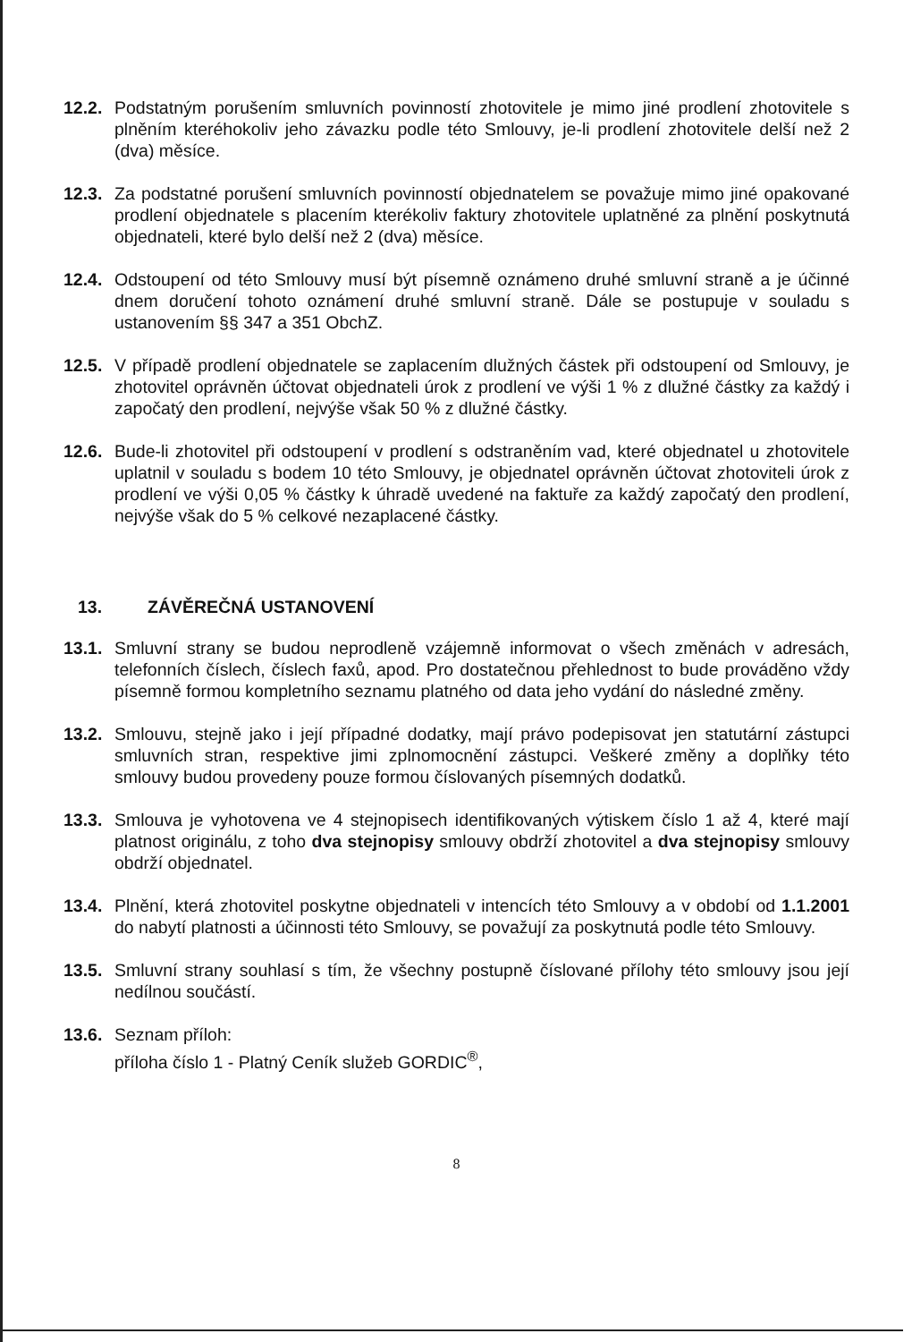12.2.
Podstatným porušením smluvních povinností zhotovitele je mimo jiné prodlení zhotovitele s plněním kteréhokoliv jeho závazku podle této Smlouvy, je-li prodlení zhotovitele delší než 2 (dva) měsíce.
12.3.
Za podstatné porušení smluvních povinností objednatelem se považuje mimo jiné opakované prodlení objednatele s placením kterékoliv faktury zhotovitele uplatněné za plnění poskytnutá objednateli, které bylo delší než 2 (dva) měsíce.
12.4.
Odstoupení od této Smlouvy musí být písemně oznámeno druhé smluvní straně a je účinné dnem doručení tohoto oznámení druhé smluvní straně. Dále se postupuje v souladu s ustanovením §§ 347 a 351 ObchZ.
12.5.
V případě prodlení objednatele se zaplacením dlužných částek při odstoupení od Smlouvy, je zhotovitel oprávněn účtovat objednateli úrok z prodlení ve výši 1 % z dlužné částky za každý i započatý den prodlení, nejvýše však 50 % z dlužné částky.
12.6.
Bude-li zhotovitel při odstoupení v prodlení s odstraněním vad, které objednatel u zhotovitele uplatnil v souladu s bodem 10 této Smlouvy, je objednatel oprávněn účtovat zhotoviteli úrok z prodlení ve výši 0,05 % částky k úhradě uvedené na faktuře za každý započatý den prodlení, nejvýše však do 5 % celkové nezaplacené částky.
13. ZÁVĚREČNÁ USTANOVENÍ
13.1.
Smluvní strany se budou neprodleně vzájemně informovat o všech změnách v adresách, telefonních číslech, číslech faxů, apod. Pro dostatečnou přehlednost to bude prováděno vždy písemně formou kompletního seznamu platného od data jeho vydání do následné změny.
13.2.
Smlouvu, stejně jako i její případné dodatky, mají právo podepisovat jen statutární zástupci smluvních stran, respektive jimi zplnomocnění zástupci. Veškeré změny a doplňky této smlouvy budou provedeny pouze formou číslovaných písemných dodatků.
13.3.
Smlouva je vyhotovena ve 4 stejnopisech identifikovaných výtiskem číslo 1 až 4, které mají platnost originálu, z toho dva stejnopisy smlouvy obdrží zhotovitel a dva stejnopisy smlouvy obdrží objednatel.
13.4.
Plnění, která zhotovitel poskytne objednateli v intencích této Smlouvy a v období od 1.1.2001 do nabytí platnosti a účinnosti této Smlouvy, se považují za poskytnutá podle této Smlouvy.
13.5.
Smluvní strany souhlasí s tím, že všechny postupně číslované přílohy této smlouvy jsou její nedílnou součástí.
13.6.
Seznam příloh:
příloha číslo 1 - Platný Ceník služeb GORDIC<sup>®</sup>,
8